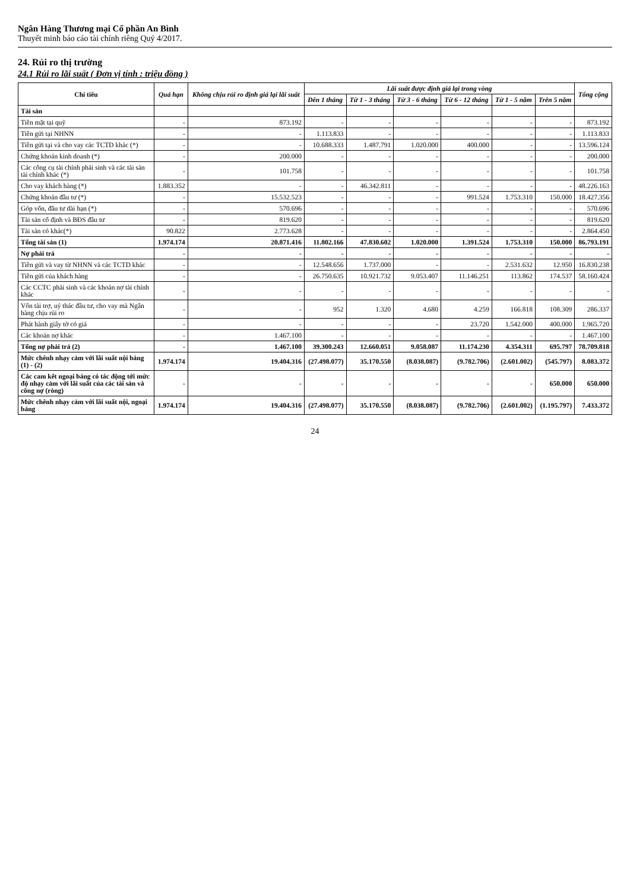Ngân Hàng Thương mại Cổ phần An Bình
Thuyết minh báo cáo tài chính riêng Quý 4/2017.
24. Rủi ro thị trường
24.1 Rủi ro lãi suất ( Đơn vị tính : triệu đồng )
| Chỉ tiêu | Quá hạn | Không chịu rủi ro định giá lại lãi suất | Lãi suất được định giá lại trong vòng | | | | | | Tổng cộng |
| --- | --- | --- | --- | --- | --- | --- | --- | --- | --- |
| | | | Đến 1 tháng | Từ 1 - 3 tháng | Từ 3 - 6 tháng | Từ 6 - 12 tháng | Từ 1 - 5 năm | Trên 5 năm | |
| Tài sản | | | | | | | | | |
| Tiền mặt tại quỹ | - | 873.192 | - | - | - | - | - | - | 873.192 |
| Tiền gửi tại NHNN | - | - | 1.113.833 | - | - | - | - | - | 1.113.833 |
| Tiền gửi tại và cho vay các TCTD khác (*) | - | - | 10.688.333 | 1.487.791 | 1.020.000 | 400.000 | - | - | 13.596.124 |
| Chứng khoán kinh doanh (*) | - | 200.000 | - | - | - | - | - | - | 200.000 |
| Các công cụ tài chính phái sinh và các tài sản tài chính khác (*) | - | 101.758 | - | - | - | - | - | - | 101.758 |
| Cho vay khách hàng (*) | 1.883.352 | - | - | 46.342.811 | - | - | - | - | 48.226.163 |
| Chứng khoán đầu tư (*) | - | 15.532.523 | - | - | - | 991.524 | 1.753.310 | 150.000 | 18.427.356 |
| Góp vốn, đầu tư dài hạn (*) | - | 570.696 | - | - | - | - | - | - | 570.696 |
| Tài sản cố định và BĐS đầu tư | - | 819.620 | - | - | - | - | - | - | 819.620 |
| Tài sản có khác(*) | 90.822 | 2.773.628 | - | - | - | - | - | - | 2.864.450 |
| Tổng tài sản (1) | 1.974.174 | 20.871.416 | 11.802.166 | 47.830.602 | 1.020.000 | 1.391.524 | 1.753.310 | 150.000 | 86.793.191 |
| Nợ phải trả | - | - | - | - | - | - | - | - | - |
| Tiền gửi và vay từ NHNN và các TCTD khác | - | - | 12.548.656 | 1.737.000 | - | - | 2.531.632 | 12.950 | 16.830.238 |
| Tiền gửi của khách hàng | - | - | 26.750.635 | 10.921.732 | 9.053.407 | 11.146.251 | 113.862 | 174.537 | 58.160.424 |
| Các CCTC phái sinh và các khoản nợ tài chính khác | - | - | - | - | - | - | - | - | - |
| Vốn tài trợ, uỷ thác đầu tư, cho vay mà Ngân hàng chịu rủi ro | - | - | 952 | 1.320 | 4.680 | 4.259 | 166.818 | 108.309 | 286.337 |
| Phát hành giấy tờ có giá | - | - | - | - | - | 23.720 | 1.542.000 | 400.000 | 1.965.720 |
| Các khoản nợ khác | - | 1.467.100 | - | - | - | - | - | - | 1.467.100 |
| Tổng nợ phải trả (2) | - | 1.467.100 | 39.300.243 | 12.660.051 | 9.058.087 | 11.174.230 | 4.354.311 | 695.797 | 78.709.818 |
| Mức chênh nhạy cảm với lãi suất nội bảng (1) - (2) | 1.974.174 | 19.404.316 | (27.498.077) | 35.170.550 | (8.038.087) | (9.782.706) | (2.601.002) | (545.797) | 8.083.372 |
| Các cam kết ngoại bảng có tác động tới mức độ nhạy cảm với lãi suất của các tài sản và công nợ (ròng) | - | - | - | - | - | - | - | 650.000 | 650.000 |
| Mức chênh nhạy cảm với lãi suất nội, ngoại bảng | 1.974.174 | 19.404.316 | (27.498.077) | 35.170.550 | (8.038.087) | (9.782.706) | (2.601.002) | (1.195.797) | 7.433.372 |
24